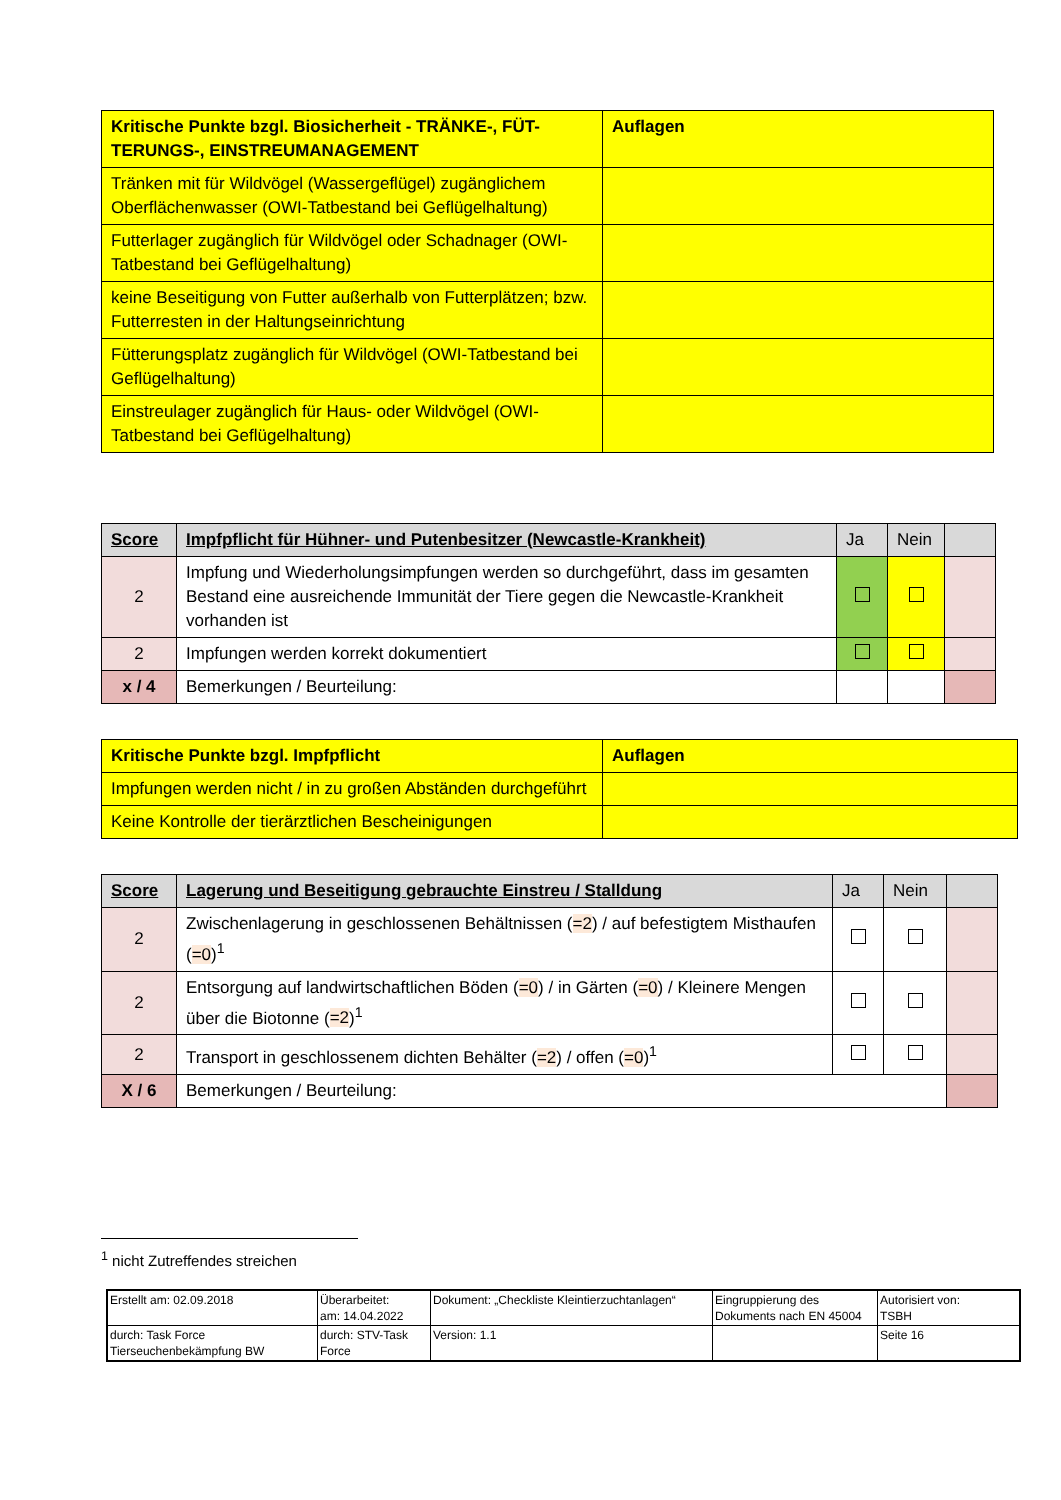| Kritische Punkte bzgl. Biosicherheit - TRÄNKE-, FÜT- TERUNGS-, EINSTREUMANAGEMENT | Auflagen |
| --- | --- |
| Tränken mit für Wildvögel (Wassergeflügel) zugänglichem Oberflächenwasser (OWI-Tatbestand bei Geflügelhaltung) | |
| Futterlager zugänglich für Wildvögel oder Schadnager (OWI-Tatbestand bei Geflügelhaltung) | |
| keine Beseitigung von Futter außerhalb von Futterplätzen; bzw. Futterresten in der Haltungseinrichtung | |
| Fütterungsplatz zugänglich für Wildvögel (OWI-Tatbestand bei Geflügelhaltung) | |
| Einstreulager zugänglich für Haus- oder Wildvögel (OWI-Tatbestand bei Geflügelhaltung) | |
| Score | Impfpflicht für Hühner- und Putenbesitzer (Newcastle-Krankheit) | Ja | Nein | |
| --- | --- | --- | --- | --- |
| 2 | Impfung und Wiederholungsimpfungen werden so durchgeführt, dass im gesamten Bestand eine ausreichende Immunität der Tiere gegen die Newcastle-Krankheit vorhanden ist | | | |
| 2 | Impfungen werden korrekt dokumentiert | | | |
| x / 4 | Bemerkungen / Beurteilung: | | | |
| Kritische Punkte bzgl. Impfpflicht | Auflagen |
| --- | --- |
| Impfungen werden nicht / in zu großen Abständen durchgeführt | |
| Keine Kontrolle der tierärztlichen Bescheinigungen | |
| Score | Lagerung und Beseitigung gebrauchte Einstreu / Stalldung | Ja | Nein | |
| --- | --- | --- | --- | --- |
| 2 | Zwischenlagerung in geschlossenen Behältnissen ( =2 ) / auf befestigtem Misthaufen ( =0 )<sup>1</sup> | | | |
| 2 | Entsorgung auf landwirtschaftlichen Böden ( =0 ) / in Gärten ( =0 ) / Kleinere Mengen über die Biotonne ( =2 )<sup>1</sup> | | | |
| 2 | Transport in geschlossenem dichten Behälter ( =2 ) / offen ( =0 )<sup>1</sup> | | | |
| X / 6 | Bemerkungen / Beurteilung: | | | |
<sup>1</sup> nicht Zutreffendes streichen
| Erstellt am: 02.09.2018 | Überarbeitet: am: 14.04.2022 | Dokument: „Checkliste Kleintierzuchtanlagen“ | Eingruppierung des Dokuments nach EN 45004 | Autorisiert von: TSBH |
| durch: Task Force Tierseuchenbekämpfung BW | durch: STV-Task Force | Version: 1.1 | | Seite 16 |